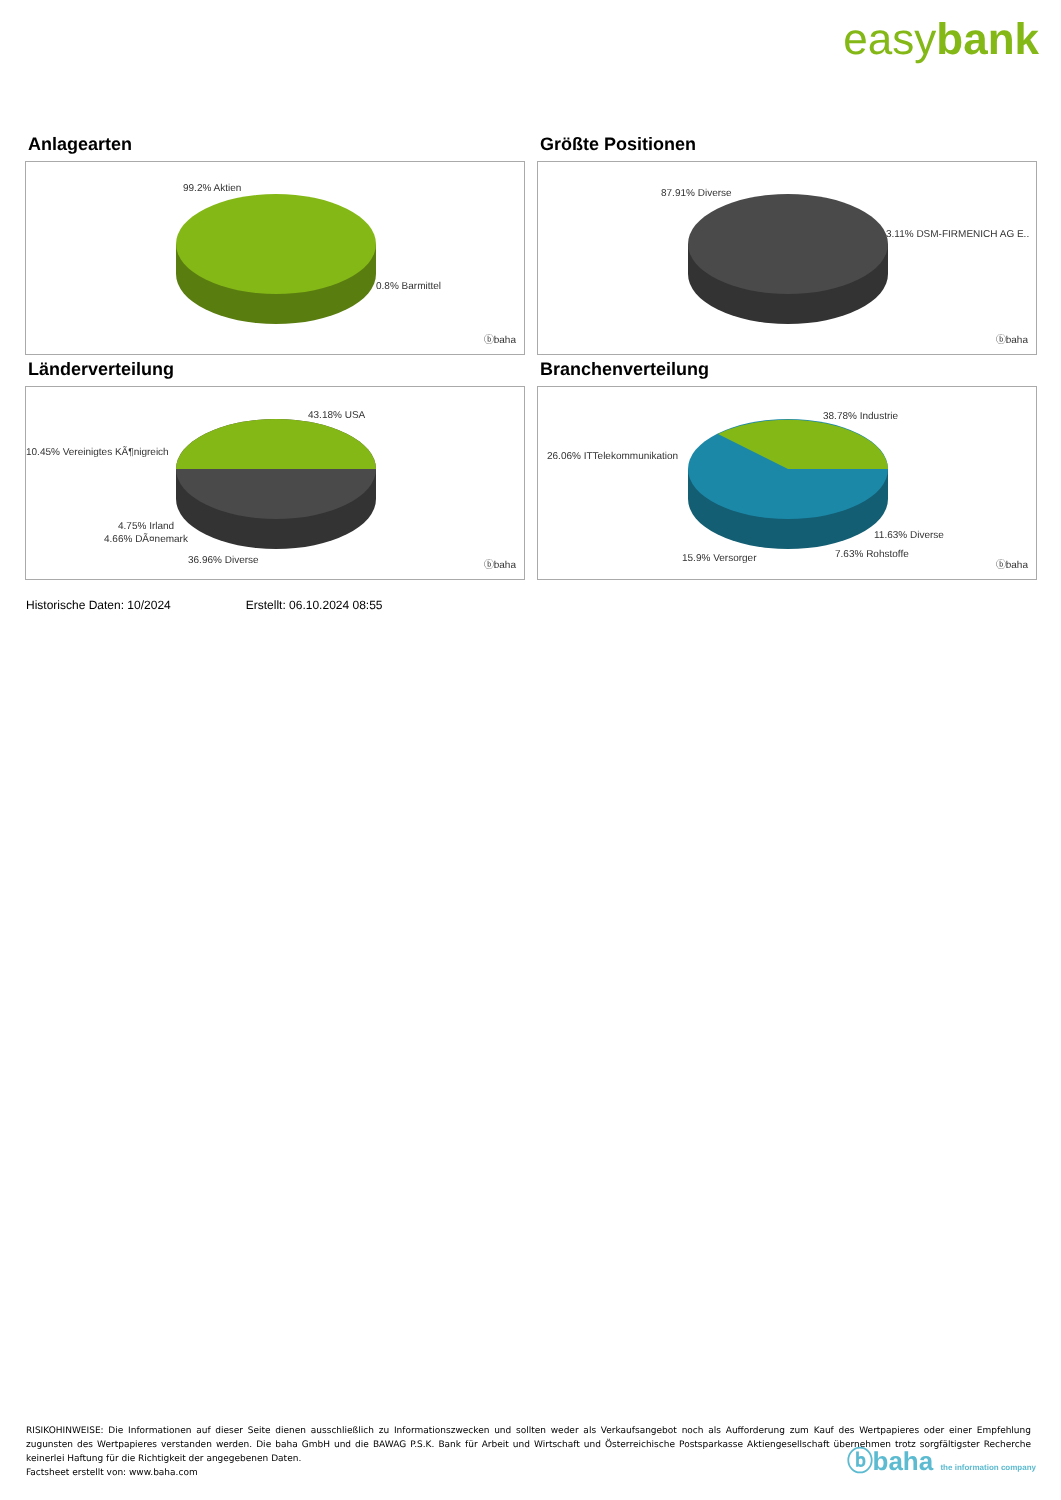easybank
Anlagearten
99.2% Aktien
0.8% Barmittel
ⓑbaha
Größte Positionen
87.91% Diverse
3.11% DSM-FIRMENICH AG E..
ⓑbaha
Länderverteilung
43.18% USA
10.45% Vereinigtes KÃ¶nigreich
4.75% Irland
4.66% DÃ¤nemark
36.96% Diverse ⓑbaha
Branchenverteilung
38.78% Industrie
26.06% ITTelekommunikation
11.63% Diverse
7.63% Rohstoffe
15.9% Versorger
ⓑbaha
Historische Daten: 10/2024 Erstellt: 06.10.2024 08:55
RISIKOHINWEISE: Die Informationen auf dieser Seite dienen ausschließlich zu Informationszwecken und sollten weder als Verkaufsangebot noch als Aufforderung zum Kauf des Wertpapieres oder einer Empfehlung zugunsten des Wertpapieres verstanden werden. Die baha GmbH und die BAWAG P.S.K. Bank für Arbeit und Wirtschaft und Österreichische Postsparkasse Aktiengesellschaft übernehmen trotz sorgfältigster Recherche keinerlei Haftung für die Richtigkeit der angegebenen Daten.
Factsheet erstellt von: www.baha.com
ⓑbaha the information company